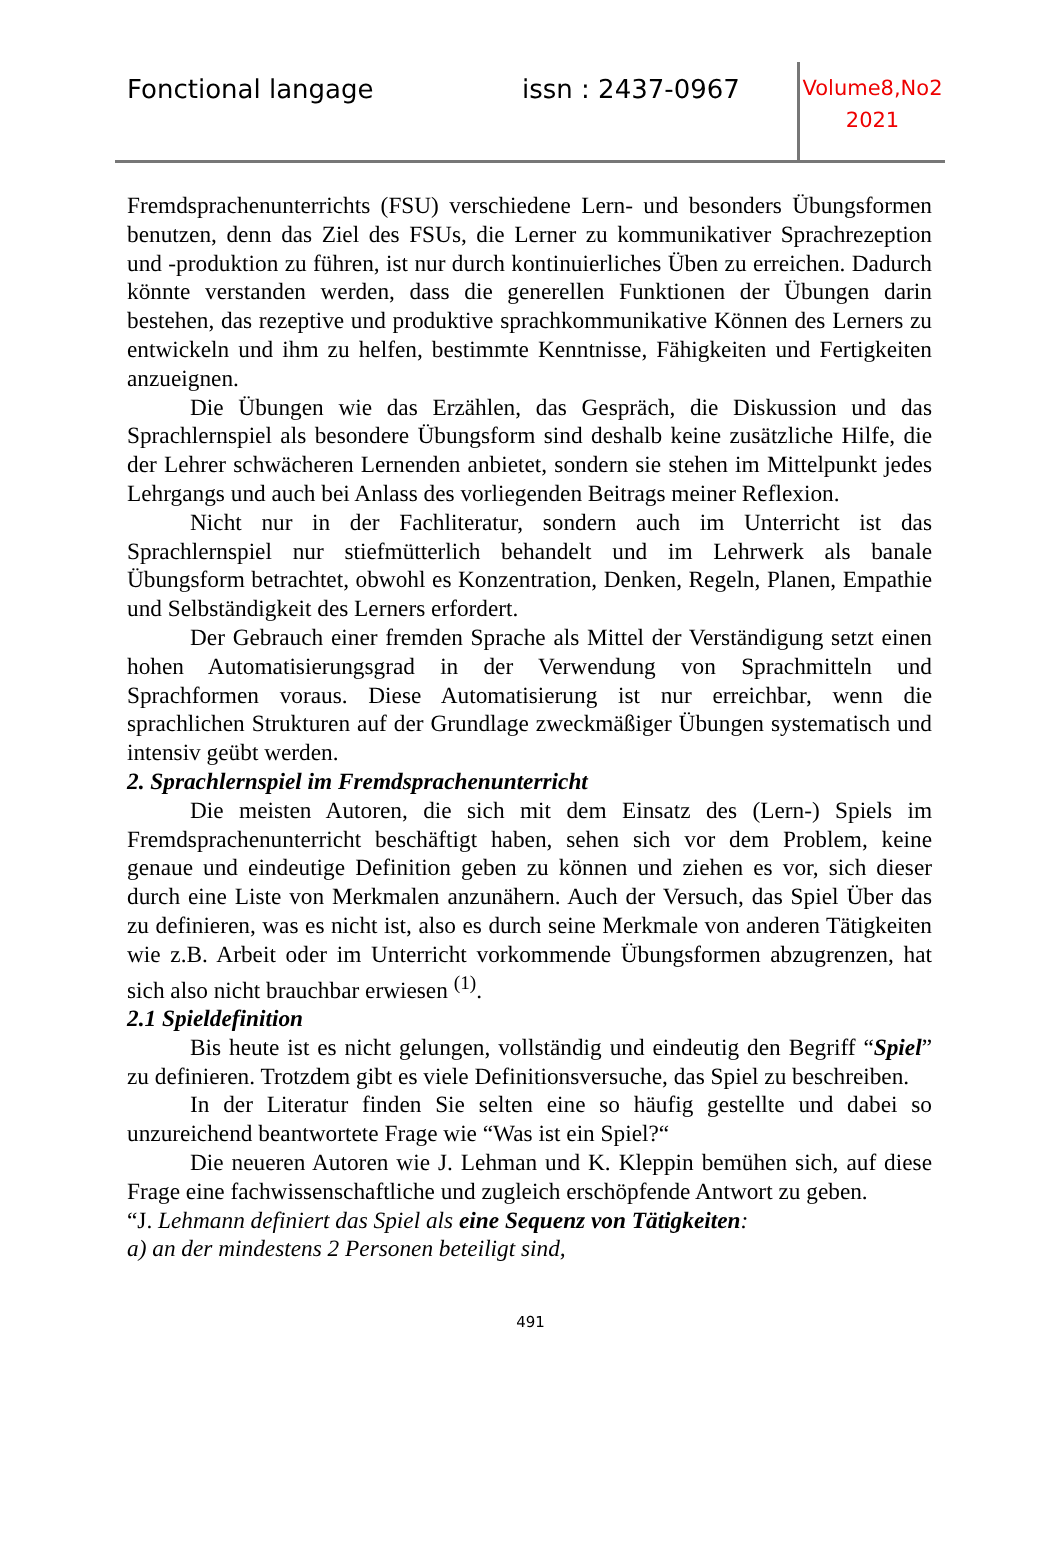Fonctional langage issn : 2437-0967
Volume8,No2
2021
Fremdsprachenunterrichts (FSU) verschiedene Lern- und besonders Übungsformen benutzen, denn das Ziel des FSUs, die Lerner zu kommunikativer Sprachrezeption und -produktion zu führen, ist nur durch kontinuierliches Üben zu erreichen. Dadurch könnte verstanden werden, dass die generellen Funktionen der Übungen darin bestehen, das rezeptive und produktive sprachkommunikative Können des Lerners zu entwickeln und ihm zu helfen, bestimmte Kenntnisse, Fähigkeiten und Fertigkeiten anzueignen.
Die Übungen wie das Erzählen, das Gespräch, die Diskussion und das Sprachlernspiel als besondere Übungsform sind deshalb keine zusätzliche Hilfe, die der Lehrer schwächeren Lernenden anbietet, sondern sie stehen im Mittelpunkt jedes Lehrgangs und auch bei Anlass des vorliegenden Beitrags meiner Reflexion.
Nicht nur in der Fachliteratur, sondern auch im Unterricht ist das Sprachlernspiel nur stiefmütterlich behandelt und im Lehrwerk als banale Übungsform betrachtet, obwohl es Konzentration, Denken, Regeln, Planen, Empathie und Selbständigkeit des Lerners erfordert.
Der Gebrauch einer fremden Sprache als Mittel der Verständigung setzt einen hohen Automatisierungsgrad in der Verwendung von Sprachmitteln und Sprachformen voraus. Diese Automatisierung ist nur erreichbar, wenn die sprachlichen Strukturen auf der Grundlage zweckmäßiger Übungen systematisch und intensiv geübt werden.
2. Sprachlernspiel im Fremdsprachenunterricht
Die meisten Autoren, die sich mit dem Einsatz des (Lern-) Spiels im Fremdsprachenunterricht beschäftigt haben, sehen sich vor dem Problem, keine genaue und eindeutige Definition geben zu können und ziehen es vor, sich dieser durch eine Liste von Merkmalen anzunähern. Auch der Versuch, das Spiel Über das zu definieren, was es nicht ist, also es durch seine Merkmale von anderen Tätigkeiten wie z.B. Arbeit oder im Unterricht vorkommende Übungsformen abzugrenzen, hat sich also nicht brauchbar erwiesen <sup>(1)</sup>.
2.1 Spieldefinition
Bis heute ist es nicht gelungen, vollständig und eindeutig den Begriff “Spiel” zu definieren. Trotzdem gibt es viele Definitionsversuche, das Spiel zu beschreiben.
In der Literatur finden Sie selten eine so häufig gestellte und dabei so unzureichend beantwortete Frage wie “Was ist ein Spiel?“
Die neueren Autoren wie J. Lehman und K. Kleppin bemühen sich, auf diese Frage eine fachwissenschaftliche und zugleich erschöpfende Antwort zu geben.
“J. Lehmann definiert das Spiel als eine Sequenz von Tätigkeiten:
a) an der mindestens 2 Personen beteiligt sind,
491